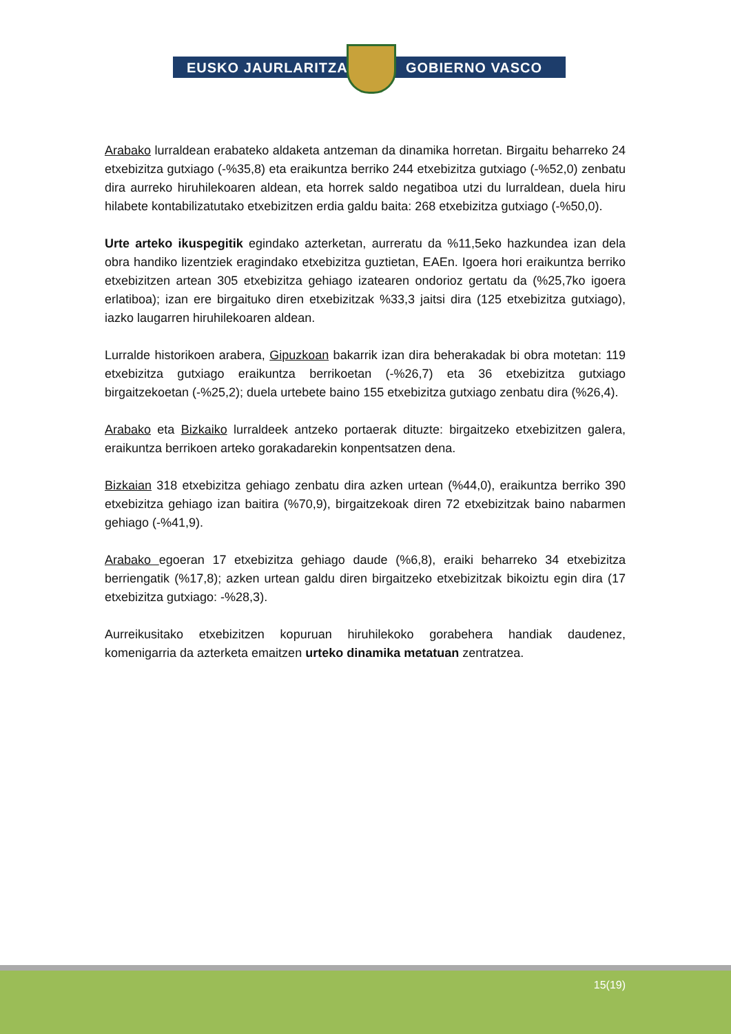EUSKO JAURLARITZA GOBIERNO VASCO
Arabako lurraldean erabateko aldaketa antzeman da dinamika horretan. Birgaitu beharreko 24 etxebizitza gutxiago (-%35,8) eta eraikuntza berriko 244 etxebizitza gutxiago (-%52,0) zenbatu dira aurreko hiruhilekoaren aldean, eta horrek saldo negatiboa utzi du lurraldean, duela hiru hilabete kontabilizatutako etxebizitzen erdia galdu baita: 268 etxebizitza gutxiago (-%50,0).
Urte arteko ikuspegitik egindako azterketan, aurreratu da %11,5eko hazkundea izan dela obra handiko lizentziek eragindako etxebizitza guztietan, EAEn. Igoera hori eraikuntza berriko etxebizitzen artean 305 etxebizitza gehiago izatearen ondorioz gertatu da (%25,7ko igoera erlatiboa); izan ere birgaituko diren etxebizitzak %33,3 jaitsi dira (125 etxebizitza gutxiago), iazko laugarren hiruhilekoaren aldean.
Lurralde historikoen arabera, Gipuzkoan bakarrik izan dira beherakadak bi obra motetan: 119 etxebizitza gutxiago eraikuntza berrikoetan (-%26,7) eta 36 etxebizitza gutxiago birgaitzekoetan (-%25,2); duela urtebete baino 155 etxebizitza gutxiago zenbatu dira (%26,4).
Arabako eta Bizkaiko lurraldeek antzeko portaerak dituzte: birgaitzeko etxebizitzen galera, eraikuntza berrikoen arteko gorakadarekin konpentsatzen dena.
Bizkaian 318 etxebizitza gehiago zenbatu dira azken urtean (%44,0), eraikuntza berriko 390 etxebizitza gehiago izan baitira (%70,9), birgaitzekoak diren 72 etxebizitzak baino nabarmen gehiago (-%41,9).
Arabako egoeran 17 etxebizitza gehiago daude (%6,8), eraiki beharreko 34 etxebizitza berriengatik (%17,8); azken urtean galdu diren birgaitzeko etxebizitzak bikoiztu egin dira (17 etxebizitza gutxiago: -%28,3).
Aurreikusitako etxebizitzen kopuruan hiruhilekoko gorabehera handiak daudenez, komenigarria da azterketa emaitzen urteko dinamika metatuan zentratzea.
15(19)